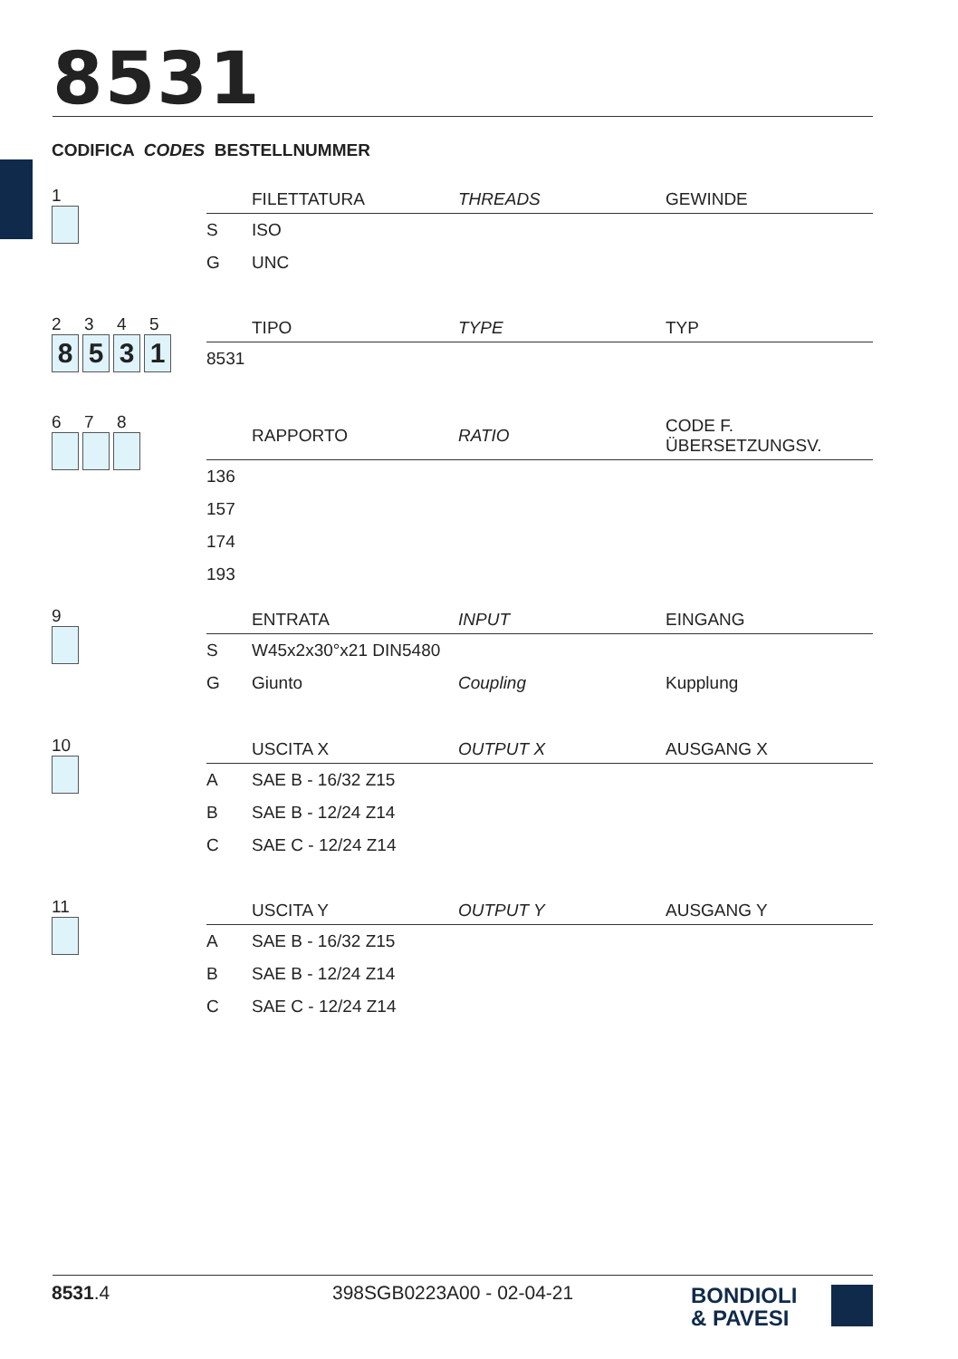8531
CODIFICA CODES BESTELLNUMMER
1
| | FILETTATURA | THREADS | GEWINDE |
| --- | --- | --- | --- |
| S | ISO | | |
| G | UNC | | |
2345
8 5 3 1
| | TIPO | TYPE | TYP |
| --- | --- | --- | --- |
| 8531 | | | |
678
| | RAPPORTO | RATIO | CODE F. ÜBERSETZUNGSV. |
| --- | --- | --- | --- |
| 136 | | | |
| 157 | | | |
| 174 | | | |
| 193 | | | |
9
| | ENTRATA | INPUT | EINGANG |
| --- | --- | --- | --- |
| S | W45x2x30°x21 DIN5480 | | |
| G | Giunto | Coupling | Kupplung |
10
| | USCITA X | OUTPUT X | AUSGANG X |
| --- | --- | --- | --- |
| A | SAE B - 16/32 Z15 | | |
| B | SAE B - 12/24 Z14 | | |
| C | SAE C - 12/24 Z14 | | |
11
| | USCITA Y | OUTPUT Y | AUSGANG Y |
| --- | --- | --- | --- |
| A | SAE B - 16/32 Z15 | | |
| B | SAE B - 12/24 Z14 | | |
| C | SAE C - 12/24 Z14 | | |
8531.4 398SGB0223A00 - 02-04-21
BONDIOLI
& PAVESI